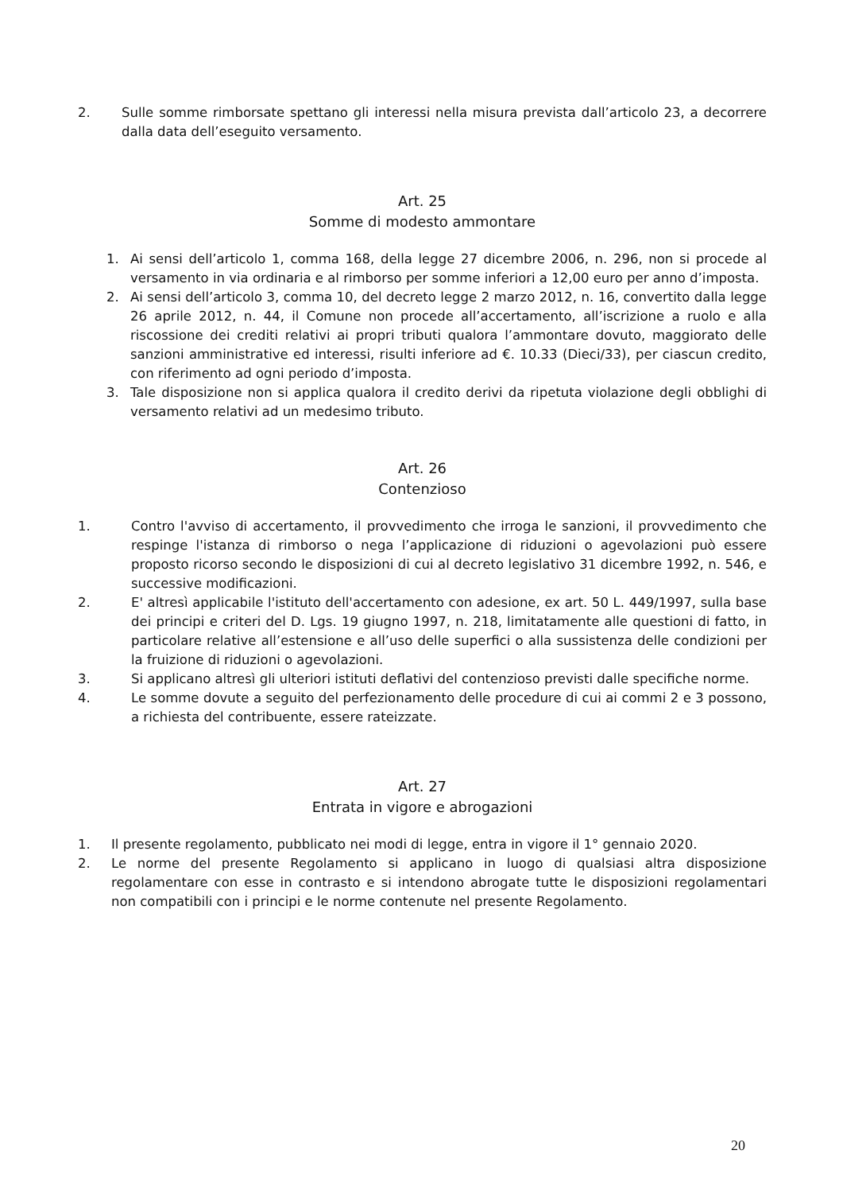2. Sulle somme rimborsate spettano gli interessi nella misura prevista dall’articolo 23, a decorrere dalla data dell’eseguito versamento.
Art. 25
Somme di modesto ammontare
1. Ai sensi dell’articolo 1, comma 168, della legge 27 dicembre 2006, n. 296, non si procede al versamento in via ordinaria e al rimborso per somme inferiori a 12,00 euro per anno d’imposta.
2. Ai sensi dell’articolo 3, comma 10, del decreto legge 2 marzo 2012, n. 16, convertito dalla legge 26 aprile 2012, n. 44, il Comune non procede all’accertamento, all’iscrizione a ruolo e alla riscossione dei crediti relativi ai propri tributi qualora l’ammontare dovuto, maggiorato delle sanzioni amministrative ed interessi, risulti inferiore ad €. 10.33 (Dieci/33), per ciascun credito, con riferimento ad ogni periodo d’imposta.
3. Tale disposizione non si applica qualora il credito derivi da ripetuta violazione degli obblighi di versamento relativi ad un medesimo tributo.
Art. 26
Contenzioso
1. Contro l'avviso di accertamento, il provvedimento che irroga le sanzioni, il provvedimento che respinge l'istanza di rimborso o nega l’applicazione di riduzioni o agevolazioni può essere proposto ricorso secondo le disposizioni di cui al decreto legislativo 31 dicembre 1992, n. 546, e successive modificazioni.
2. E' altresì applicabile l'istituto dell'accertamento con adesione, ex art. 50 L. 449/1997, sulla base dei principi e criteri del D. Lgs. 19 giugno 1997, n. 218, limitatamente alle questioni di fatto, in particolare relative all’estensione e all’uso delle superfici o alla sussistenza delle condizioni per la fruizione di riduzioni o agevolazioni.
3. Si applicano altresì gli ulteriori istituti deflativi del contenzioso previsti dalle specifiche norme.
4. Le somme dovute a seguito del perfezionamento delle procedure di cui ai commi 2 e 3 possono, a richiesta del contribuente, essere rateizzate.
Art. 27
Entrata in vigore e abrogazioni
1. Il presente regolamento, pubblicato nei modi di legge, entra in vigore il 1° gennaio 2020.
2. Le norme del presente Regolamento si applicano in luogo di qualsiasi altra disposizione regolamentare con esse in contrasto e si intendono abrogate tutte le disposizioni regolamentari non compatibili con i principi e le norme contenute nel presente Regolamento.
20